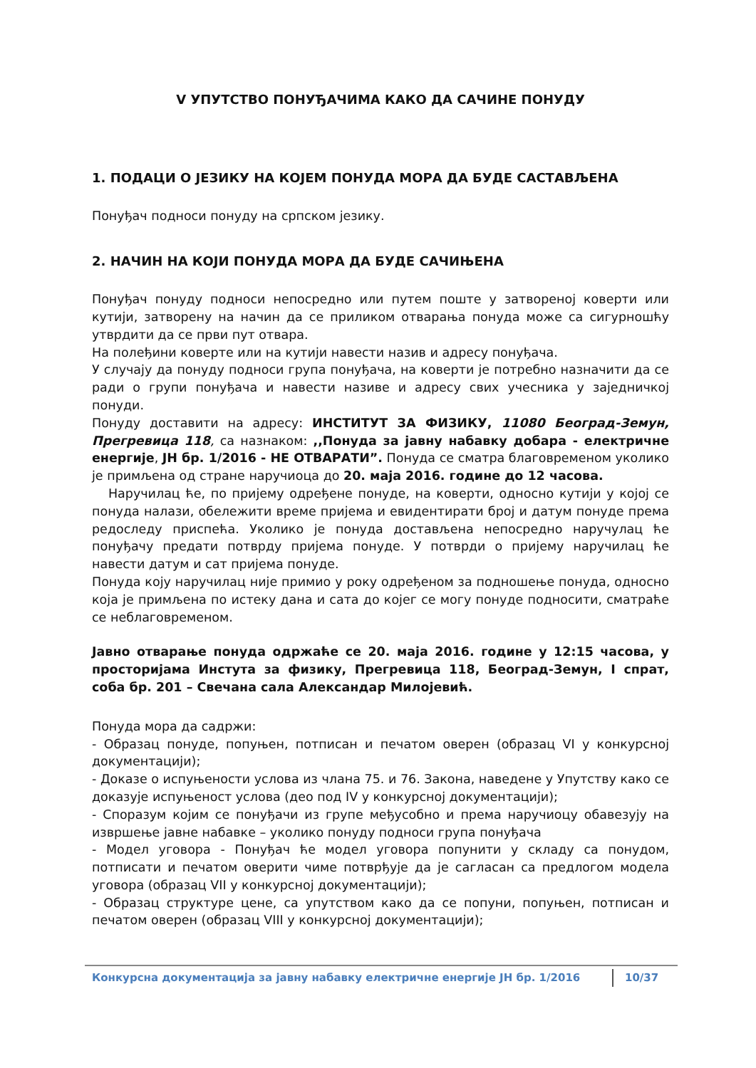V УПУТСТВО ПОНУЂАЧИМА КАКО ДА САЧИНЕ ПОНУДУ
1. ПОДАЦИ О ЈЕЗИКУ НА КОЈЕМ ПОНУДА МОРА ДА БУДЕ САСТАВЉЕНА
Понуђач подноси понуду на српском језику.
2. НАЧИН НА КОЈИ ПОНУДА МОРА ДА БУДЕ САЧИЊЕНА
Понуђач понуду подноси непосредно или путем поште у затвореној коверти или кутији, затворену на начин да се приликом отварања понуда може са сигурношћу утврдити да се први пут отвара.
На полеђини коверте или на кутији навести назив и адресу понуђача.
У случају да понуду подноси група понуђача, на коверти је потребно назначити да се ради о групи понуђача и навести називе и адресу свих учесника у заједничкој понуди.
Понуду доставити на адресу: ИНСТИТУТ ЗА ФИЗИКУ, 11080 Београд-Земун, Прегревица 118, са назнаком: ,,Понуда за јавну набавку добара - електричне енергије, ЈН бр. 1/2016 - НЕ ОТВАРАТИ”. Понуда се сматра благовременом уколико је примљена од стране наручиоца до 20. маја 2016. године до 12 часова.
Наручилац ће, по пријему одређене понуде, на коверти, односно кутији у којој се понуда налази, обележити време пријема и евидентирати број и датум понуде према редоследу приспећа. Уколико је понуда достављена непосредно наручулац ће понуђачу предати потврду пријема понуде. У потврди о пријему наручилац ће навести датум и сат пријема понуде.
Понуда коју наручилац није примио у року одређеном за подношење понуда, односно која је примљена по истеку дана и сата до којег се могу понуде подносити, сматраће се неблаговременом.
Јавно отварање понуда одржаће се 20. маја 2016. године у 12:15 часова, у просторијама Инстута за физику, Прегревица 118, Београд-Земун, I спрат, соба бр. 201 – Свечана сала Александар Милојевић.
Понуда мора да садржи:
- Образац понуде, попуњен, потписан и печатом оверен (образац VI у конкурсној документацији);
- Доказе о испуњености услова из члана 75. и 76. Закона, наведене у Упутству како се доказује испуњеност услова (део под IV у конкурсној документацији);
- Споразум којим се понуђачи из групе међусобно и према наручиоцу обавезују на извршење јавне набавке – уколико понуду подноси група понуђача
- Модел уговора - Понуђач ће модел уговора попунити у складу са понудом, потписати и печатом оверити чиме потврђује да је сагласан са предлогом модела уговора (образац VII у конкурсној документацији);
- Образац структуре цене, са упутством како да се попуни, попуњен, потписан и печатом оверен (образац VIII у конкурсној документацији);
Конкурсна документација за јавну набавку електричне енергије ЈН бр. 1/2016 10/37